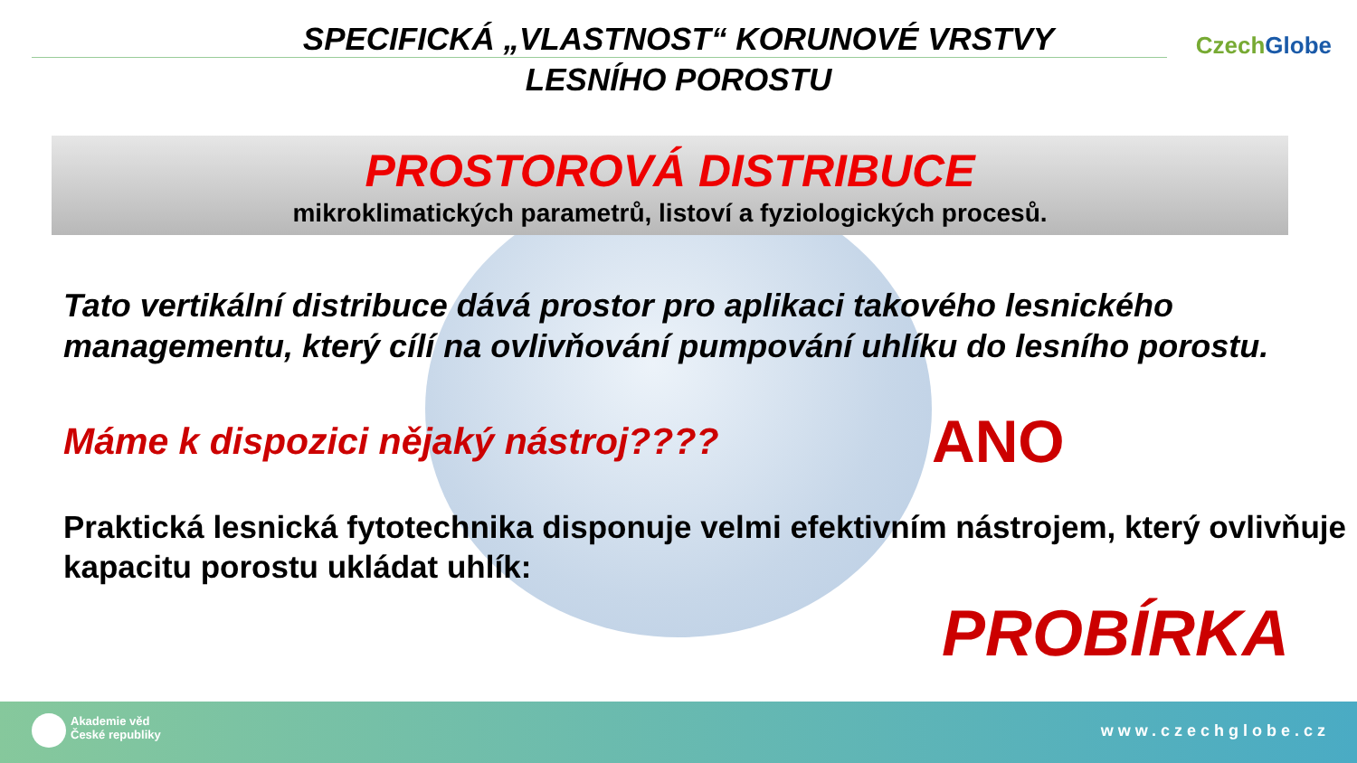CzechGlobe
SPECIFICKÁ „VLASTNOST“ KORUNOVÉ VRSTVY
LESNÍHO POROSTU
PROSTOROVÁ DISTRIBUCE
mikroklimatických parametrů, listoví a fyziologických procesů.
Tato vertikální distribuce dává prostor pro aplikaci takového lesnického managementu, který cílí na ovlivňování pumpování uhlíku do lesního porostu.
Máme k dispozici nějaký nástroj????
ANO
Praktická lesnická fytotechnika disponuje velmi efektivním nástrojem, který ovlivňuje kapacitu porostu ukládat uhlík:
PROBÍRKA
Akademie věd
České republiky
www.czechglobe.cz